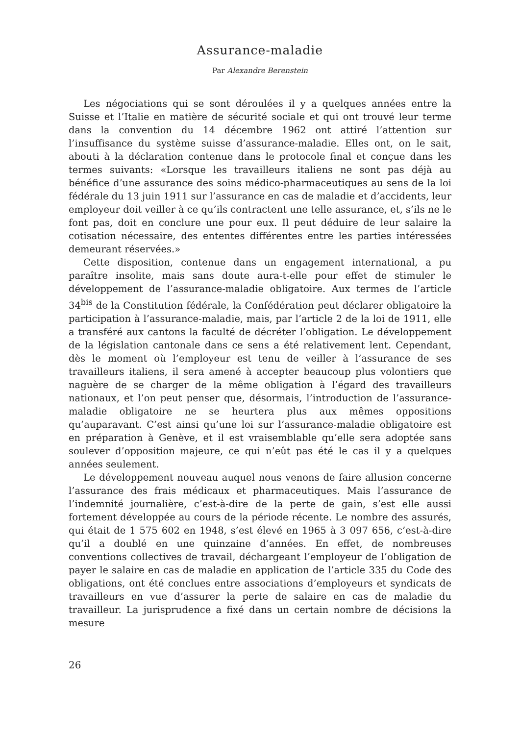Assurance-maladie
Par Alexandre Berenstein
Les négociations qui se sont déroulées il y a quelques années entre la Suisse et l’Italie en matière de sécurité sociale et qui ont trouvé leur terme dans la convention du 14 décembre 1962 ont attiré l’attention sur l’insuffisance du système suisse d’assurance-maladie. Elles ont, on le sait, abouti à la déclaration contenue dans le protocole final et conçue dans les termes suivants: «Lorsque les travailleurs italiens ne sont pas déjà au bénéfice d’une assurance des soins médico-pharmaceutiques au sens de la loi fédérale du 13 juin 1911 sur l’assurance en cas de maladie et d’accidents, leur employeur doit veiller à ce qu’ils contractent une telle assurance, et, s’ils ne le font pas, doit en conclure une pour eux. Il peut déduire de leur salaire la cotisation nécessaire, des ententes différentes entre les parties intéressées demeurant réservées.»
Cette disposition, contenue dans un engagement international, a pu paraître insolite, mais sans doute aura-t-elle pour effet de stimuler le développement de l’assurance-maladie obligatoire. Aux termes de l’article 34<sup>bis</sup> de la Constitution fédérale, la Confédération peut déclarer obligatoire la participation à l’assurance-maladie, mais, par l’article 2 de la loi de 1911, elle a transféré aux cantons la faculté de décréter l’obligation. Le développement de la législation cantonale dans ce sens a été relativement lent. Cependant, dès le moment où l’employeur est tenu de veiller à l’assurance de ses travailleurs italiens, il sera amené à accepter beaucoup plus volontiers que naguère de se charger de la même obligation à l’égard des travailleurs nationaux, et l’on peut penser que, désormais, l’introduction de l’assurance-maladie obligatoire ne se heurtera plus aux mêmes oppositions qu’auparavant. C’est ainsi qu’une loi sur l’assurance-maladie obligatoire est en préparation à Genève, et il est vraisemblable qu’elle sera adoptée sans soulever d’opposition majeure, ce qui n’eût pas été le cas il y a quelques années seulement.
Le développement nouveau auquel nous venons de faire allusion concerne l’assurance des frais médicaux et pharmaceutiques. Mais l’assurance de l’indemnité journalière, c’est-à-dire de la perte de gain, s’est elle aussi fortement développée au cours de la période récente. Le nombre des assurés, qui était de 1 575 602 en 1948, s’est élevé en 1965 à 3 097 656, c’est-à-dire qu’il a doublé en une quinzaine d’années. En effet, de nombreuses conventions collectives de travail, déchargeant l’employeur de l’obligation de payer le salaire en cas de maladie en application de l’article 335 du Code des obligations, ont été conclues entre associations d’employeurs et syndicats de travailleurs en vue d’assurer la perte de salaire en cas de maladie du travailleur. La jurisprudence a fixé dans un certain nombre de décisions la mesure
26